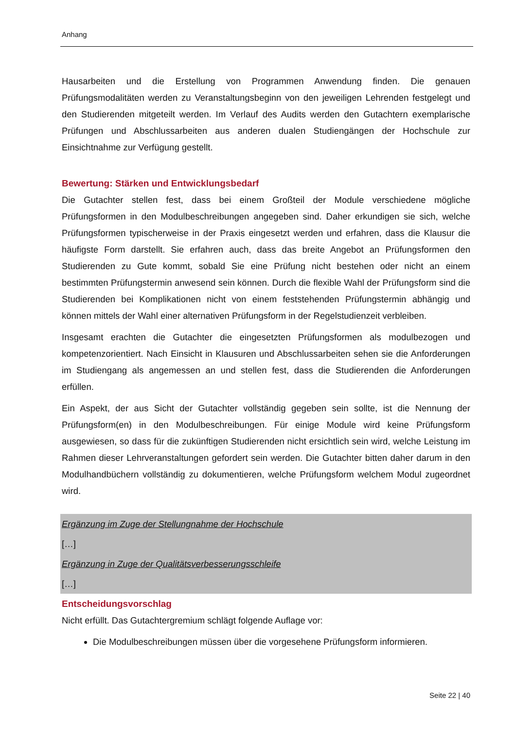Anhang
Hausarbeiten und die Erstellung von Programmen Anwendung finden. Die genauen Prüfungsmodalitäten werden zu Veranstaltungsbeginn von den jeweiligen Lehrenden festgelegt und den Studierenden mitgeteilt werden. Im Verlauf des Audits werden den Gutachtern exemplarische Prüfungen und Abschlussarbeiten aus anderen dualen Studiengängen der Hochschule zur Einsichtnahme zur Verfügung gestellt.
Bewertung: Stärken und Entwicklungsbedarf
Die Gutachter stellen fest, dass bei einem Großteil der Module verschiedene mögliche Prüfungsformen in den Modulbeschreibungen angegeben sind. Daher erkundigen sie sich, welche Prüfungsformen typischerweise in der Praxis eingesetzt werden und erfahren, dass die Klausur die häufigste Form darstellt. Sie erfahren auch, dass das breite Angebot an Prüfungsformen den Studierenden zu Gute kommt, sobald Sie eine Prüfung nicht bestehen oder nicht an einem bestimmten Prüfungstermin anwesend sein können. Durch die flexible Wahl der Prüfungsform sind die Studierenden bei Komplikationen nicht von einem feststehenden Prüfungstermin abhängig und können mittels der Wahl einer alternativen Prüfungsform in der Regelstudienzeit verbleiben.
Insgesamt erachten die Gutachter die eingesetzten Prüfungsformen als modulbezogen und kompetenzorientiert. Nach Einsicht in Klausuren und Abschlussarbeiten sehen sie die Anforderungen im Studiengang als angemessen an und stellen fest, dass die Studierenden die Anforderungen erfüllen.
Ein Aspekt, der aus Sicht der Gutachter vollständig gegeben sein sollte, ist die Nennung der Prüfungsform(en) in den Modulbeschreibungen. Für einige Module wird keine Prüfungsform ausgewiesen, so dass für die zukünftigen Studierenden nicht ersichtlich sein wird, welche Leistung im Rahmen dieser Lehrveranstaltungen gefordert sein werden. Die Gutachter bitten daher darum in den Modulhandbüchern vollständig zu dokumentieren, welche Prüfungsform welchem Modul zugeordnet wird.
Ergänzung im Zuge der Stellungnahme der Hochschule
[…]
Ergänzung in Zuge der Qualitätsverbesserungsschleife
[…]
Entscheidungsvorschlag
Nicht erfüllt. Das Gutachtergremium schlägt folgende Auflage vor:
Die Modulbeschreibungen müssen über die vorgesehene Prüfungsform informieren.
Seite 22 | 40